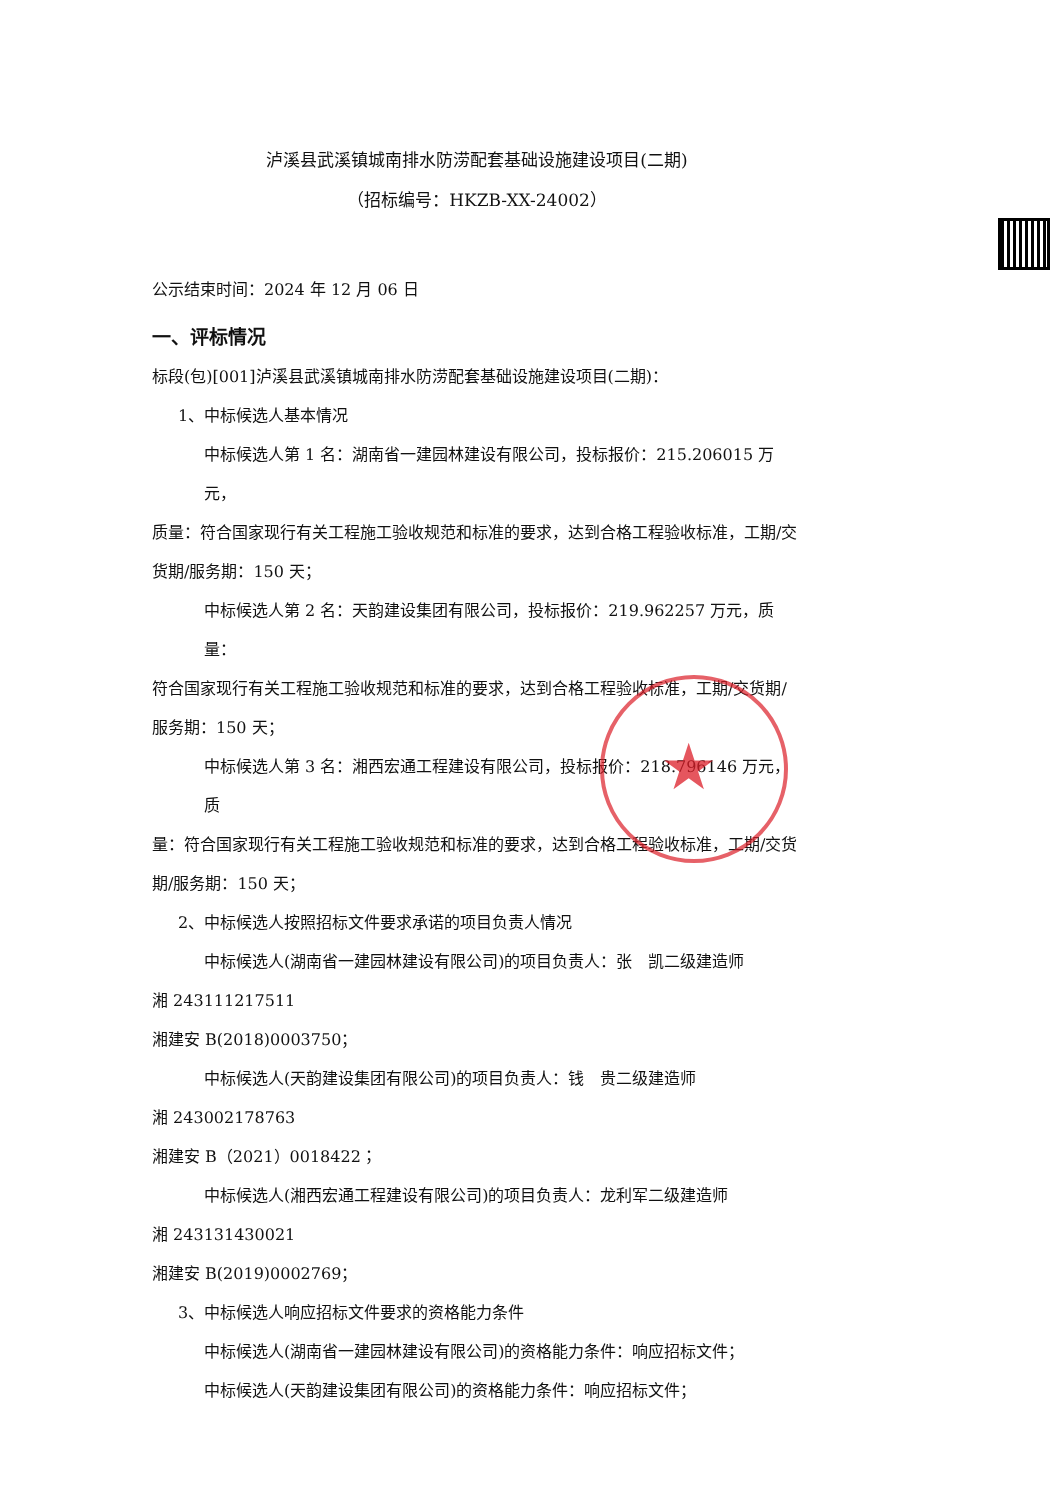★
泸溪县武溪镇城南排水防涝配套基础设施建设项目(二期)
（招标编号：HKZB-XX-24002）
公示结束时间：2024 年 12 月 06 日
一、评标情况
标段(包)[001]泸溪县武溪镇城南排水防涝配套基础设施建设项目(二期)：
1、中标候选人基本情况
中标候选人第 1 名：湖南省一建园林建设有限公司，投标报价：215.206015 万元，
质量：符合国家现行有关工程施工验收规范和标准的要求，达到合格工程验收标准，工期/交货期/服务期：150 天；
中标候选人第 2 名：天韵建设集团有限公司，投标报价：219.962257 万元，质量：
符合国家现行有关工程施工验收规范和标准的要求，达到合格工程验收标准，工期/交货期/服务期：150 天；
中标候选人第 3 名：湘西宏通工程建设有限公司，投标报价：218.796146 万元，质
量：符合国家现行有关工程施工验收规范和标准的要求，达到合格工程验收标准，工期/交货期/服务期：150 天；
2、中标候选人按照招标文件要求承诺的项目负责人情况
中标候选人(湖南省一建园林建设有限公司)的项目负责人：张　凯二级建造师
湘 243111217511
湘建安 B(2018)0003750；
中标候选人(天韵建设集团有限公司)的项目负责人：钱　贵二级建造师
湘 243002178763
湘建安 B（2021）0018422；
中标候选人(湘西宏通工程建设有限公司)的项目负责人：龙利军二级建造师
湘 243131430021
湘建安 B(2019)0002769；
3、中标候选人响应招标文件要求的资格能力条件
中标候选人(湖南省一建园林建设有限公司)的资格能力条件：响应招标文件；
中标候选人(天韵建设集团有限公司)的资格能力条件：响应招标文件；